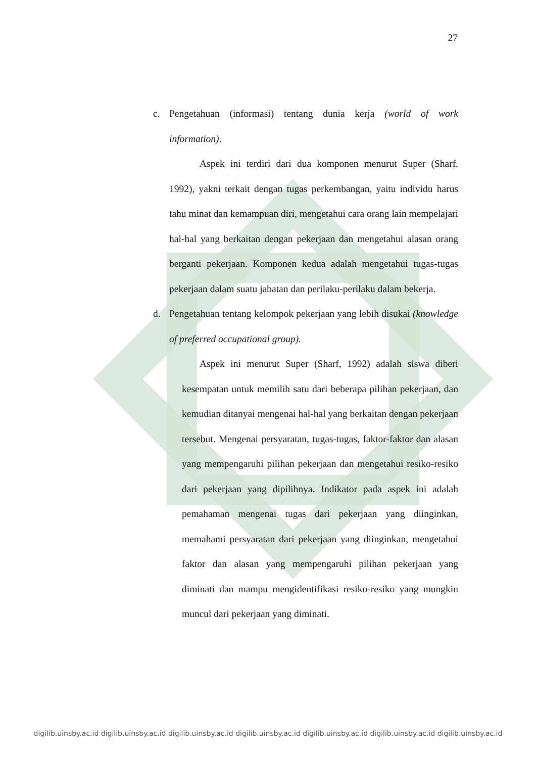27
c. Pengetahuan (informasi) tentang dunia kerja (world of work information).
Aspek ini terdiri dari dua komponen menurut Super (Sharf, 1992), yakni terkait dengan tugas perkembangan, yaitu individu harus tahu minat dan kemampuan diri, mengetahui cara orang lain mempelajari hal-hal yang berkaitan dengan pekerjaan dan mengetahui alasan orang berganti pekerjaan. Komponen kedua adalah mengetahui tugas-tugas pekerjaan dalam suatu jabatan dan perilaku-perilaku dalam bekerja.
d. Pengetahuan tentang kelompok pekerjaan yang lebih disukai (knowledge of preferred occupational group).
Aspek ini menurut Super (Sharf, 1992) adalah siswa diberi kesempatan untuk memilih satu dari beberapa pilihan pekerjaan, dan kemudian ditanyai mengenai hal-hal yang berkaitan dengan pekerjaan tersebut. Mengenai persyaratan, tugas-tugas, faktor-faktor dan alasan yang mempengaruhi pilihan pekerjaan dan mengetahui resiko-resiko dari pekerjaan yang dipilihnya. Indikator pada aspek ini adalah pemahaman mengenai tugas dari pekerjaan yang diinginkan, memahami persyaratan dari pekerjaan yang diinginkan, mengetahui faktor dan alasan yang mempengaruhi pilihan pekerjaan yang diminati dan mampu mengidentifikasi resiko-resiko yang mungkin muncul dari pekerjaan yang diminati.
digilib.uinsby.ac.id digilib.uinsby.ac.id digilib.uinsby.ac.id digilib.uinsby.ac.id digilib.uinsby.ac.id digilib.uinsby.ac.id digilib.uinsby.ac.id